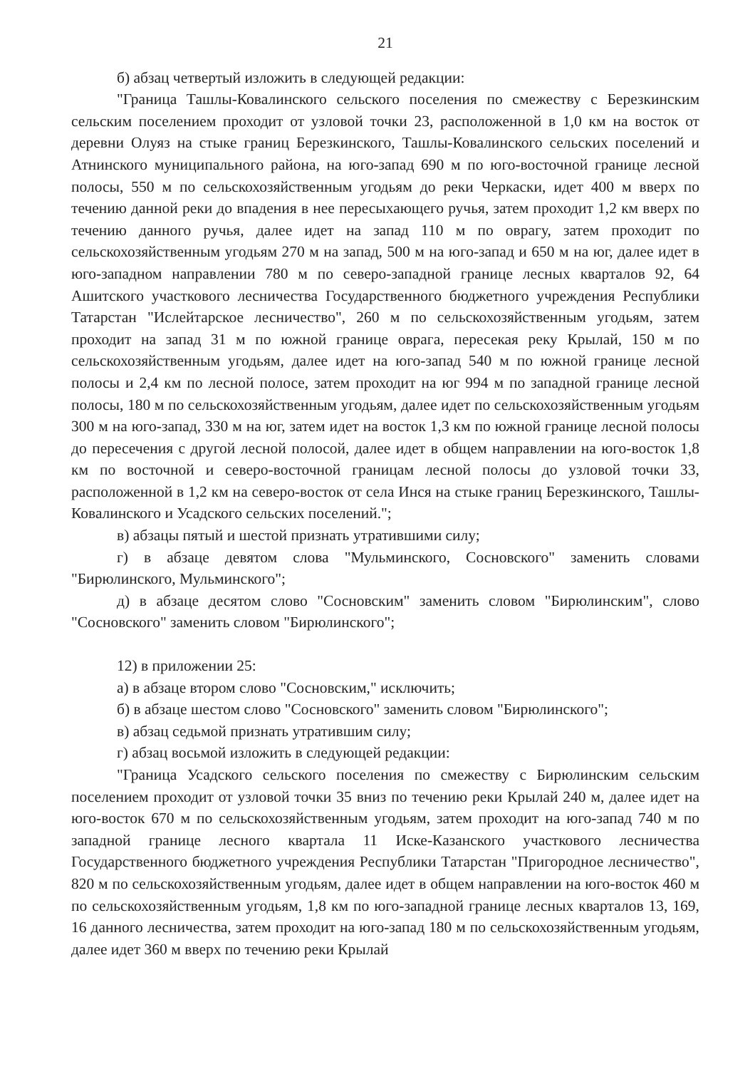21
б) абзац четвертый изложить в следующей редакции:
"Граница Ташлы-Ковалинского сельского поселения по смежеству с Березкинским сельским поселением проходит от узловой точки 23, расположенной в 1,0 км на восток от деревни Олуяз на стыке границ Березкинского, Ташлы-Ковалинского сельских поселений и Атнинского муниципального района, на юго-запад 690 м по юго-восточной границе лесной полосы, 550 м по сельскохозяйственным угодьям до реки Черкаски, идет 400 м вверх по течению данной реки до впадения в нее пересыхающего ручья, затем проходит 1,2 км вверх по течению данного ручья, далее идет на запад 110 м по оврагу, затем проходит по сельскохозяйственным угодьям 270 м на запад, 500 м на юго-запад и 650 м на юг, далее идет в юго-западном направлении 780 м по северо-западной границе лесных кварталов 92, 64 Ашитского участкового лесничества Государственного бюджетного учреждения Республики Татарстан "Ислейтарское лесничество", 260 м по сельскохозяйственным угодьям, затем проходит на запад 31 м по южной границе оврага, пересекая реку Крылай, 150 м по сельскохозяйственным угодьям, далее идет на юго-запад 540 м по южной границе лесной полосы и 2,4 км по лесной полосе, затем проходит на юг 994 м по западной границе лесной полосы, 180 м по сельскохозяйственным угодьям, далее идет по сельскохозяйственным угодьям 300 м на юго-запад, 330 м на юг, затем идет на восток 1,3 км по южной границе лесной полосы до пересечения с другой лесной полосой, далее идет в общем направлении на юго-восток 1,8 км по восточной и северо-восточной границам лесной полосы до узловой точки 33, расположенной в 1,2 км на северо-восток от села Инся на стыке границ Березкинского, Ташлы-Ковалинского и Усадского сельских поселений.";
в) абзацы пятый и шестой признать утратившими силу;
г) в абзаце девятом слова "Мульминского, Сосновского" заменить словами "Бирюлинского, Мульминского";
д) в абзаце десятом слово "Сосновским" заменить словом "Бирюлинским", слово "Сосновского" заменить словом "Бирюлинского";
12) в приложении 25:
а) в абзаце втором слово "Сосновским," исключить;
б) в абзаце шестом слово "Сосновского" заменить словом "Бирюлинского";
в) абзац седьмой признать утратившим силу;
г) абзац восьмой изложить в следующей редакции:
"Граница Усадского сельского поселения по смежеству с Бирюлинским сельским поселением проходит от узловой точки 35 вниз по течению реки Крылай 240 м, далее идет на юго-восток 670 м по сельскохозяйственным угодьям, затем проходит на юго-запад 740 м по западной границе лесного квартала 11 Иске-Казанского участкового лесничества Государственного бюджетного учреждения Республики Татарстан "Пригородное лесничество", 820 м по сельскохозяйственным угодьям, далее идет в общем направлении на юго-восток 460 м по сельскохозяйственным угодьям, 1,8 км по юго-западной границе лесных кварталов 13, 169, 16 данного лесничества, затем проходит на юго-запад 180 м по сельскохозяйственным угодьям, далее идет 360 м вверх по течению реки Крылай